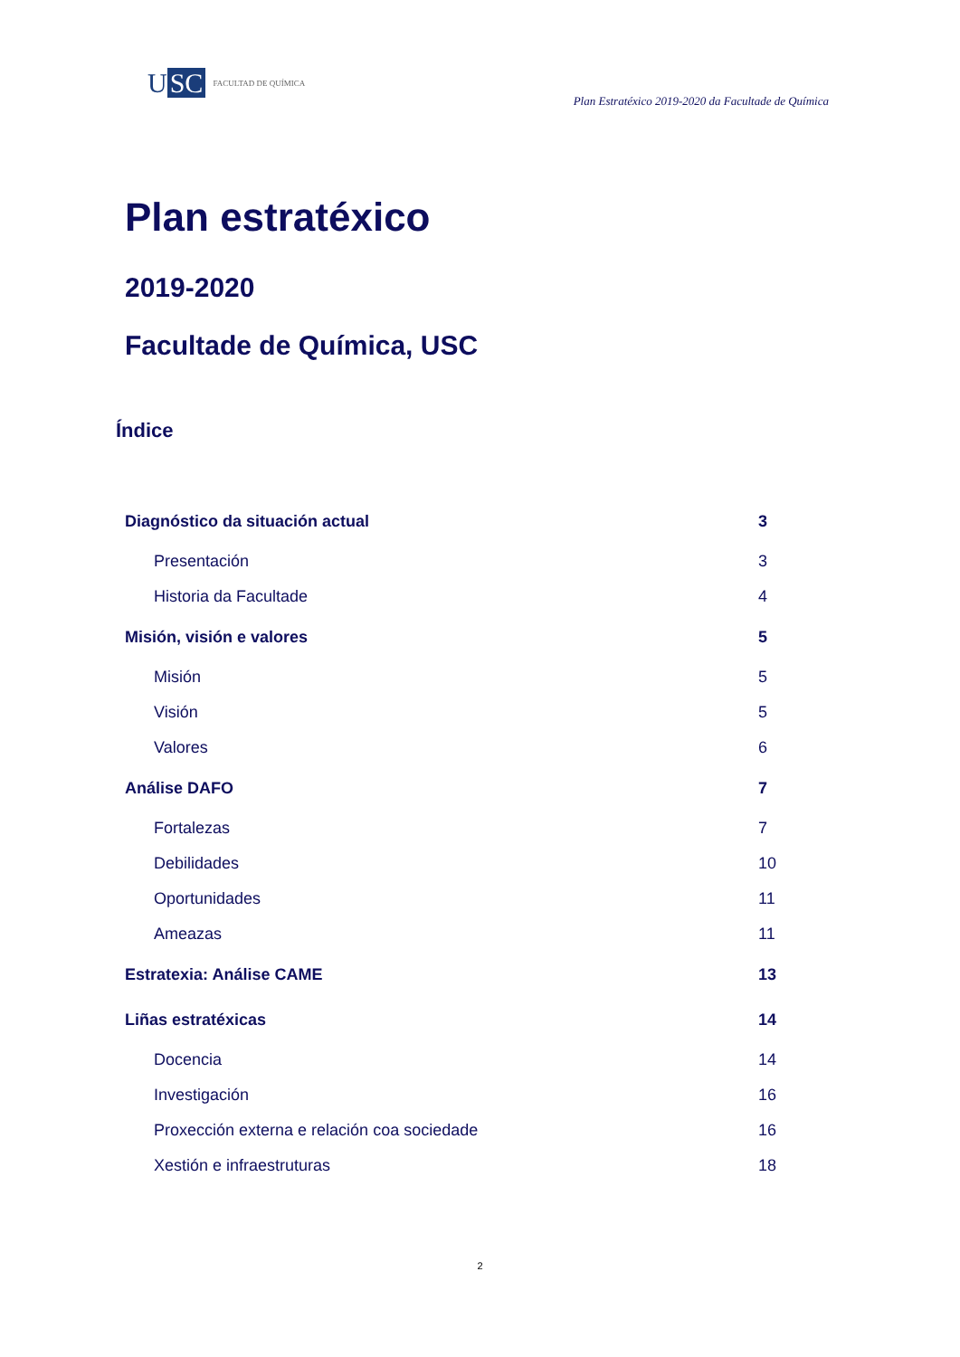U SC
FACULTAD DE QUÍMICA
Plan Estratéxico 2019-2020 da Facultade de Química
Plan estratéxico
2019-2020
Facultade de Química, USC
Índice
Diagnóstico da situación actual 3
Presentación 3
Historia da Facultade 4
Misión, visión e valores 5
Misión 5
Visión 5
Valores 6
Análise DAFO 7
Fortalezas 7
Debilidades 10
Oportunidades 11
Ameazas 11
Estratexia: Análise CAME 13
Liñas estratéxicas 14
Docencia 14
Investigación 16
Proxección externa e relación coa sociedade 16
Xestión e infraestruturas 18
2